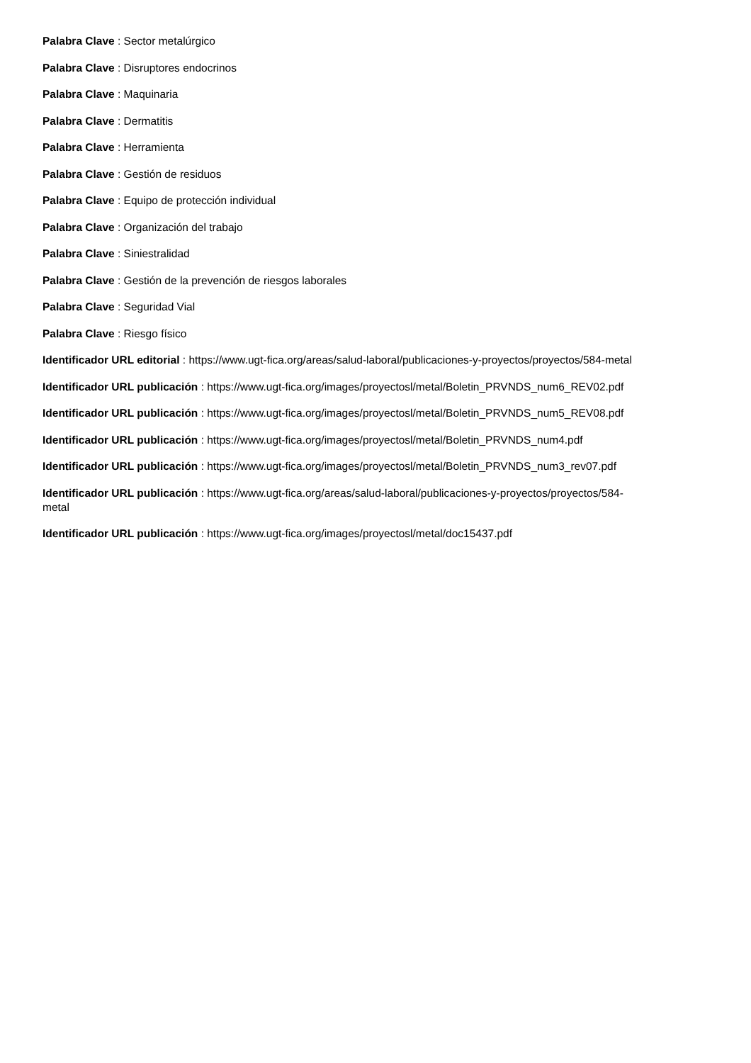Palabra Clave : Sector metalúrgico
Palabra Clave : Disruptores endocrinos
Palabra Clave : Maquinaria
Palabra Clave : Dermatitis
Palabra Clave : Herramienta
Palabra Clave : Gestión de residuos
Palabra Clave : Equipo de protección individual
Palabra Clave : Organización del trabajo
Palabra Clave : Siniestralidad
Palabra Clave : Gestión de la prevención de riesgos laborales
Palabra Clave : Seguridad Vial
Palabra Clave : Riesgo físico
Identificador URL editorial : https://www.ugt-fica.org/areas/salud-laboral/publicaciones-y-proyectos/proyectos/584-metal
Identificador URL publicación : https://www.ugt-fica.org/images/proyectosl/metal/Boletin_PRVNDS_num6_REV02.pdf
Identificador URL publicación : https://www.ugt-fica.org/images/proyectosl/metal/Boletin_PRVNDS_num5_REV08.pdf
Identificador URL publicación : https://www.ugt-fica.org/images/proyectosl/metal/Boletin_PRVNDS_num4.pdf
Identificador URL publicación : https://www.ugt-fica.org/images/proyectosl/metal/Boletin_PRVNDS_num3_rev07.pdf
Identificador URL publicación : https://www.ugt-fica.org/areas/salud-laboral/publicaciones-y-proyectos/proyectos/584-
metal
Identificador URL publicación : https://www.ugt-fica.org/images/proyectosl/metal/doc15437.pdf